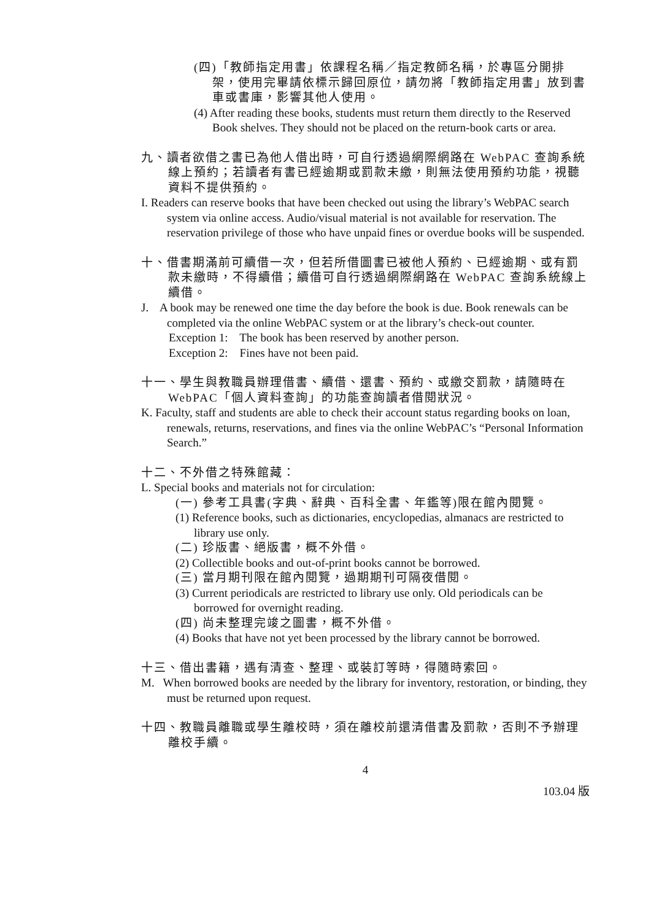(四)「教師指定用書」依課程名稱／指定教師名稱，於專區分開排架，使用完畢請依標示歸回原位，請勿將「教師指定用書」放到書車或書庫，影響其他人使用。
(4) After reading these books, students must return them directly to the Reserved Book shelves. They should not be placed on the return-book carts or area.
九、讀者欲借之書已為他人借出時，可自行透過網際網路在 WebPAC 查詢系統線上預約；若讀者有書已經逾期或罰款未繳，則無法使用預約功能，視聽資料不提供預約。
I. Readers can reserve books that have been checked out using the library’s WebPAC search system via online access. Audio/visual material is not available for reservation. The reservation privilege of those who have unpaid fines or overdue books will be suspended.
十、借書期滿前可續借一次，但若所借圖書已被他人預約、已經逾期、或有罰款未繳時，不得續借；續借可自行透過網際網路在 WebPAC 查詢系統線上續借。
J. A book may be renewed one time the day before the book is due. Book renewals can be completed via the online WebPAC system or at the library’s check-out counter.
Exception 1: The book has been reserved by another person.
Exception 2: Fines have not been paid.
十一、學生與教職員辦理借書、續借、還書、預約、或繳交罰款，請隨時在 WebPAC「個人資料查詢」的功能查詢讀者借閱狀況。
K. Faculty, staff and students are able to check their account status regarding books on loan, renewals, returns, reservations, and fines via the online WebPAC’s “Personal Information Search.”
十二、不外借之特殊館藏：
L. Special books and materials not for circulation:
(一) 參考工具書(字典、辭典、百科全書、年鑑等)限在館內閱覽。
(1) Reference books, such as dictionaries, encyclopedias, almanacs are restricted to library use only.
(二) 珍版書、絕版書，概不外借。
(2) Collectible books and out-of-print books cannot be borrowed.
(三) 當月期刊限在館內閱覽，過期期刊可隔夜借閱。
(3) Current periodicals are restricted to library use only. Old periodicals can be borrowed for overnight reading.
(四) 尚未整理完竣之圖書，概不外借。
(4) Books that have not yet been processed by the library cannot be borrowed.
十三、借出書籍，遇有清查、整理、或裝訂等時，得隨時索回。
M. When borrowed books are needed by the library for inventory, restoration, or binding, they must be returned upon request.
十四、教職員離職或學生離校時，須在離校前還清借書及罰款，否則不予辦理離校手續。
4
103.04 版